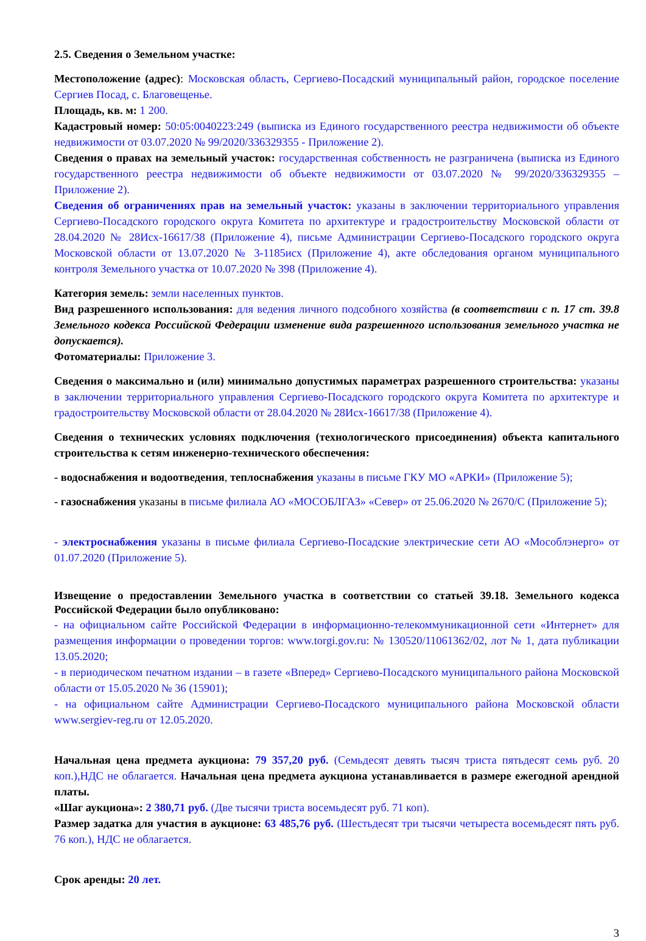2.5. Сведения о Земельном участке:
Местоположение (адрес): Московская область, Сергиево-Посадский муниципальный район, городское поселение Сергиев Посад, с. Благовещенье.
Площадь, кв. м: 1 200.
Кадастровый номер: 50:05:0040223:249 (выписка из Единого государственного реестра недвижимости об объекте недвижимости от 03.07.2020 № 99/2020/336329355 - Приложение 2).
Сведения о правах на земельный участок: государственная собственность не разграничена (выписка из Единого государственного реестра недвижимости об объекте недвижимости от 03.07.2020 № 99/2020/336329355 – Приложение 2).
Сведения об ограничениях прав на земельный участок: указаны в заключении территориального управления Сергиево-Посадского городского округа Комитета по архитектуре и градостроительству Московской области от 28.04.2020 № 28Исх-16617/38 (Приложение 4), письме Администрации Сергиево-Посадского городского округа Московской области от 13.07.2020 № 3-1185исх (Приложение 4), акте обследования органом муниципального контроля Земельного участка от 10.07.2020 № 398 (Приложение 4).
Категория земель: земли населенных пунктов.
Вид разрешенного использования: для ведения личного подсобного хозяйства (в соответствии с п. 17 ст. 39.8 Земельного кодекса Российской Федерации изменение вида разрешенного использования земельного участка не допускается).
Фотоматериалы: Приложение 3.
Сведения о максимально и (или) минимально допустимых параметрах разрешенного строительства: указаны в заключении территориального управления Сергиево-Посадского городского округа Комитета по архитектуре и градостроительству Московской области от 28.04.2020 № 28Исх-16617/38 (Приложение 4).
Сведения о технических условиях подключения (технологического присоединения) объекта капитального строительства к сетям инженерно-технического обеспечения:
- водоснабжения и водоотведения, теплоснабжения указаны в письме ГКУ МО «АРКИ» (Приложение 5);
- газоснабжения указаны в письме филиала АО «МОСОБЛГАЗ» «Север» от 25.06.2020 № 2670/С (Приложение 5);
- электроснабжения указаны в письме филиала Сергиево-Посадские электрические сети АО «Мособлэнерго» от 01.07.2020 (Приложение 5).
Извещение о предоставлении Земельного участка в соответствии со статьей 39.18. Земельного кодекса Российской Федерации было опубликовано:
- на официальном сайте Российской Федерации в информационно-телекоммуникационной сети «Интернет» для размещения информации о проведении торгов: www.torgi.gov.ru: № 130520/11061362/02, лот № 1, дата публикации 13.05.2020;
- в периодическом печатном издании – в газете «Вперед» Сергиево-Посадского муниципального района Московской области от 15.05.2020 № 36 (15901);
- на официальном сайте Администрации Сергиево-Посадского муниципального района Московской области www.sergiev-reg.ru от 12.05.2020.
Начальная цена предмета аукциона: 79 357,20 руб. (Семьдесят девять тысяч триста пятьдесят семь руб. 20 коп.),НДС не облагается. Начальная цена предмета аукциона устанавливается в размере ежегодной арендной платы.
«Шаг аукциона»: 2 380,71 руб. (Две тысячи триста восемьдесят руб. 71 коп).
Размер задатка для участия в аукционе: 63 485,76 руб. (Шестьдесят три тысячи четыреста восемьдесят пять руб. 76 коп.), НДС не облагается.
Срок аренды: 20 лет.
3